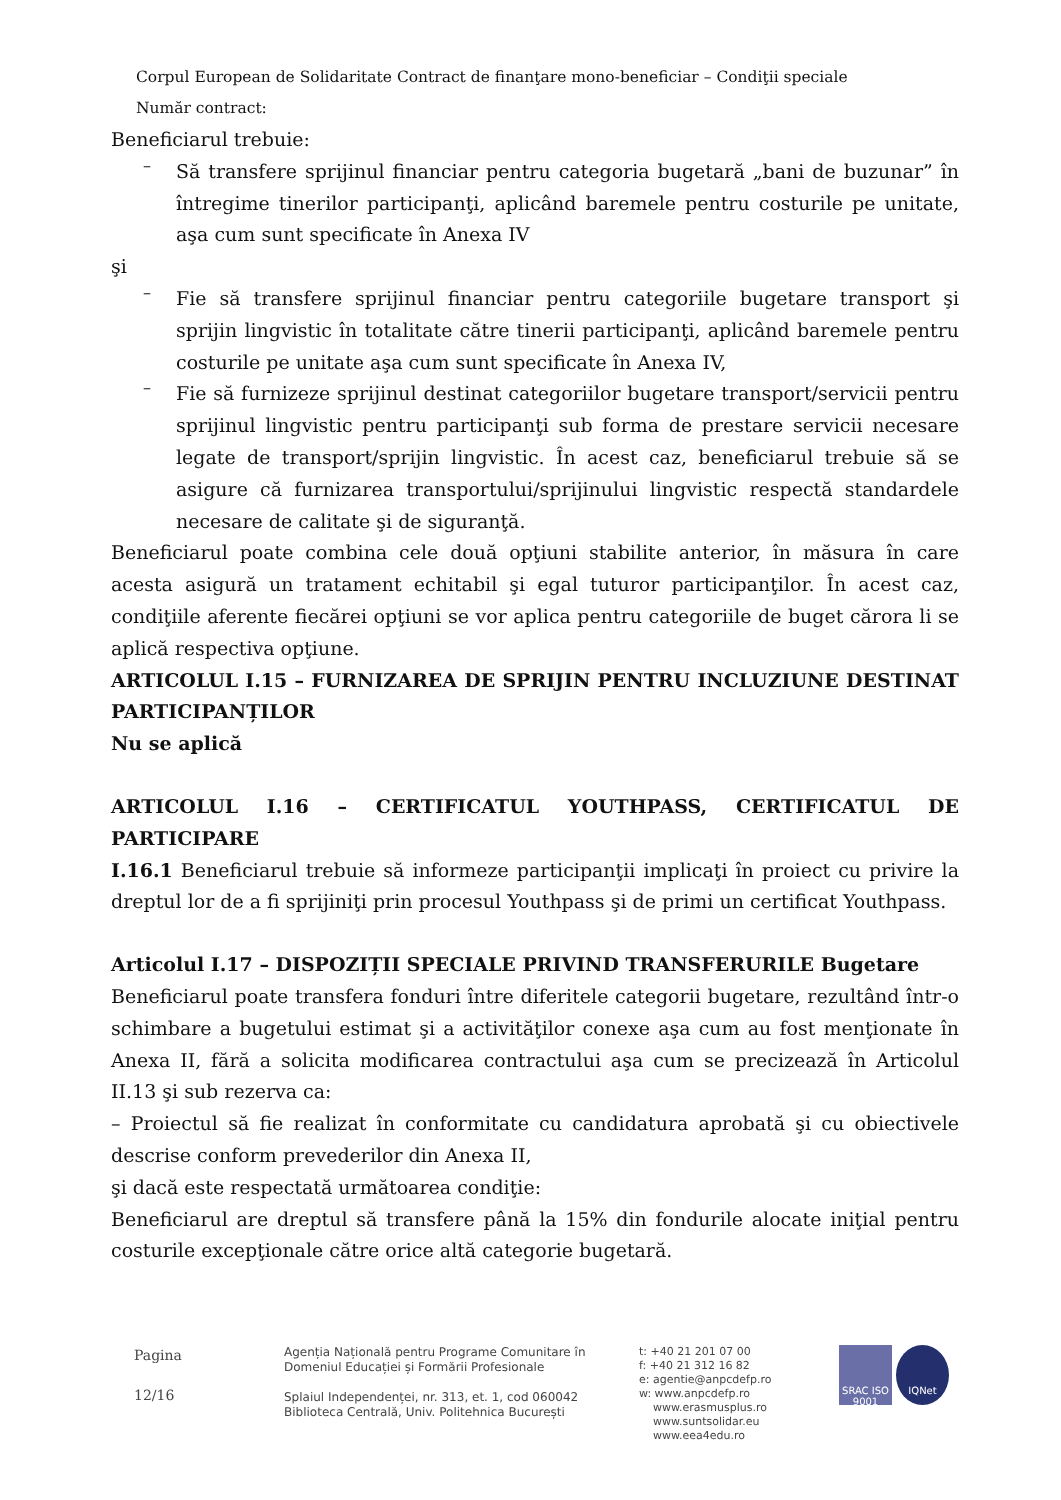Corpul European de Solidaritate Contract de finanţare mono-beneficiar – Condiţii speciale
Număr contract:
Beneficiarul trebuie:
–
Să transfere sprijinul financiar pentru categoria bugetară „bani de buzunar” în întregime tinerilor participanţi, aplicând baremele pentru costurile pe unitate, aşa cum sunt specificate în Anexa IV
şi
–
Fie să transfere sprijinul financiar pentru categoriile bugetare transport şi sprijin lingvistic în totalitate către tinerii participanţi, aplicând baremele pentru costurile pe unitate aşa cum sunt specificate în Anexa IV,
–
Fie să furnizeze sprijinul destinat categoriilor bugetare transport/servicii pentru sprijinul lingvistic pentru participanţi sub forma de prestare servicii necesare legate de transport/sprijin lingvistic. În acest caz, beneficiarul trebuie să se asigure că furnizarea transportului/sprijinului lingvistic respectă standardele necesare de calitate şi de siguranţă.
Beneficiarul poate combina cele două opţiuni stabilite anterior, în măsura în care acesta asigură un tratament echitabil şi egal tuturor participanţilor. În acest caz, condiţiile aferente fiecărei opţiuni se vor aplica pentru categoriile de buget cărora li se aplică respectiva opţiune.
ARTICOLUL I.15 – FURNIZAREA DE SPRIJIN PENTRU INCLUZIUNE DESTINAT PARTICIPANȚILOR
Nu se aplică
ARTICOLUL I.16 – CERTIFICATUL YOUTHPASS, CERTIFICATUL DE PARTICIPARE
I.16.1 Beneficiarul trebuie să informeze participanţii implicaţi în proiect cu privire la dreptul lor de a fi sprijiniţi prin procesul Youthpass şi de primi un certificat Youthpass.
Articolul I.17 – DISPOZIȚII SPECIALE PRIVIND TRANSFERURILE Bugetare
Beneficiarul poate transfera fonduri între diferitele categorii bugetare, rezultând într-o schimbare a bugetului estimat şi a activităţilor conexe aşa cum au fost menţionate în Anexa II, fără a solicita modificarea contractului aşa cum se precizează în Articolul II.13 şi sub rezerva ca:
– Proiectul să fie realizat în conformitate cu candidatura aprobată şi cu obiectivele descrise conform prevederilor din Anexa II,
şi dacă este respectată următoarea condiţie:
Beneficiarul are dreptul să transfere până la 15% din fondurile alocate iniţial pentru costurile excepţionale către orice altă categorie bugetară.
Pagina
12/16
Agenția Națională pentru Programe Comunitare în
Domeniul Educației și Formării Profesionale
Splaiul Independenței, nr. 313, et. 1, cod 060042
Biblioteca Centrală, Univ. Politehnica București
t: +40 21 201 07 00
f: +40 21 312 16 82
e: agentie@anpcdefp.ro
w: www.anpcdefp.ro
www.erasmusplus.ro
www.suntsolidar.eu
www.eea4edu.ro
SRAC ISO 9001 IQNet